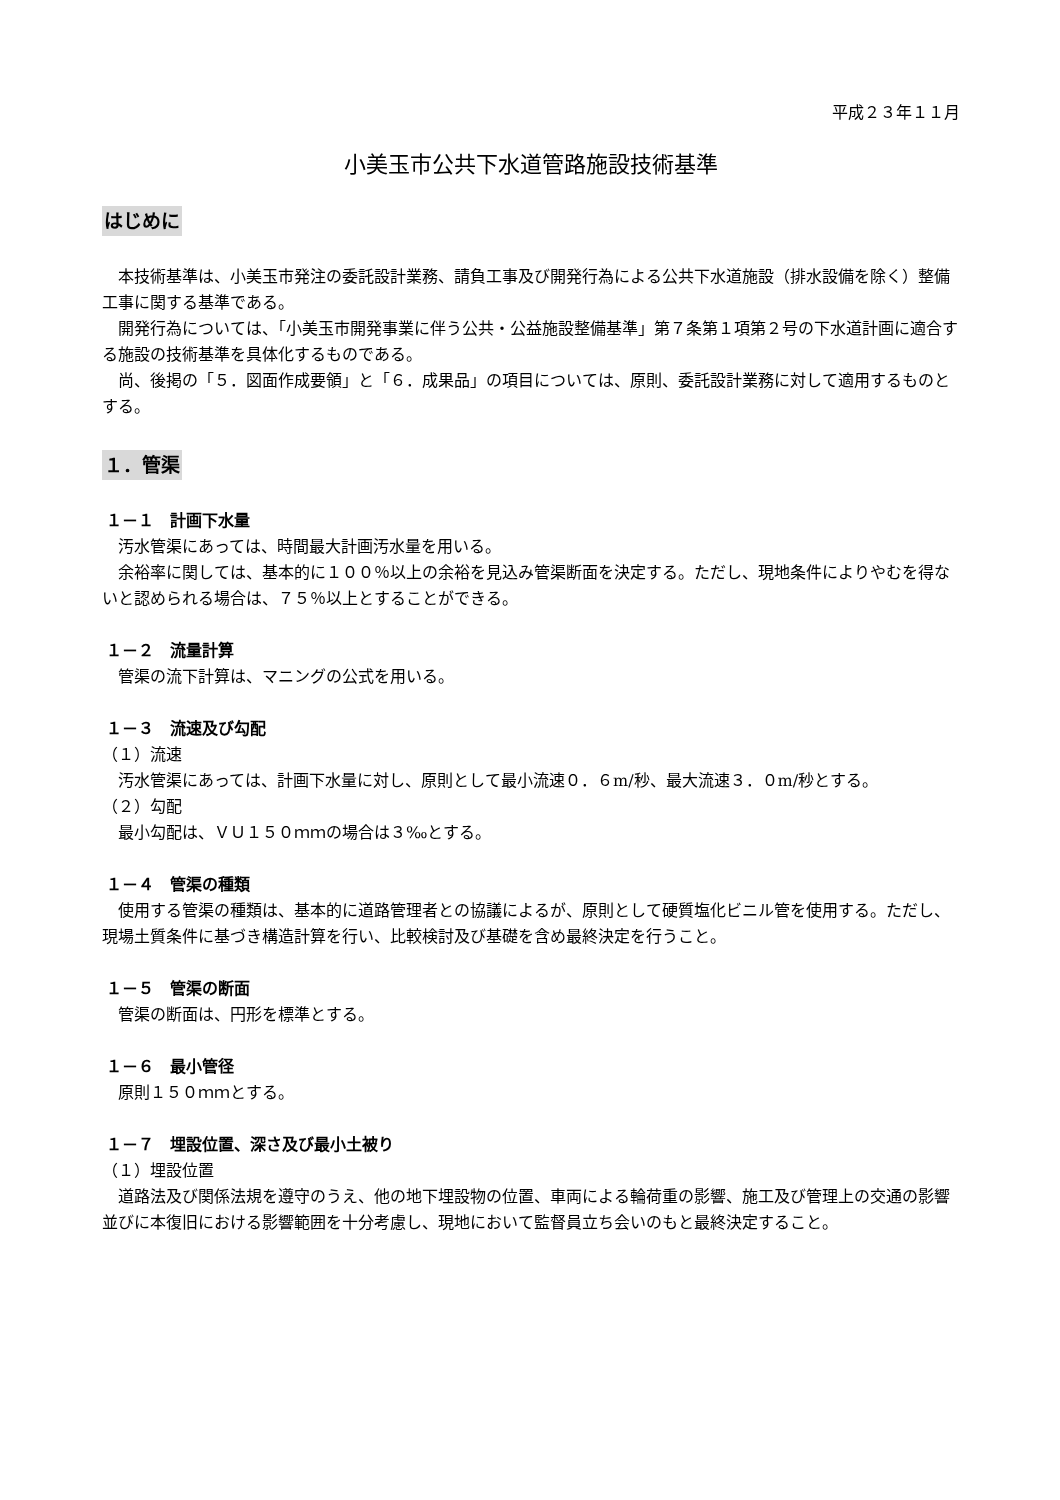平成２３年１１月
小美玉市公共下水道管路施設技術基準
はじめに
本技術基準は、小美玉市発注の委託設計業務、請負工事及び開発行為による公共下水道施設（排水設備を除く）整備工事に関する基準である。
開発行為については、「小美玉市開発事業に伴う公共・公益施設整備基準」第７条第１項第２号の下水道計画に適合する施設の技術基準を具体化するものである。
尚、後掲の「５．図面作成要領」と「６．成果品」の項目については、原則、委託設計業務に対して適用するものとする。
１．管渠
１－１　計画下水量
汚水管渠にあっては、時間最大計画汚水量を用いる。
余裕率に関しては、基本的に１００％以上の余裕を見込み管渠断面を決定する。ただし、現地条件によりやむを得ないと認められる場合は、７５％以上とすることができる。
１－２　流量計算
管渠の流下計算は、マニングの公式を用いる。
１－３　流速及び勾配
（１）流速
汚水管渠にあっては、計画下水量に対し、原則として最小流速０．６m/秒、最大流速３．０m/秒とする。
（２）勾配
最小勾配は、ＶＵ１５０ｍｍの場合は３‰とする。
１－４　管渠の種類
使用する管渠の種類は、基本的に道路管理者との協議によるが、原則として硬質塩化ビニル管を使用する。ただし、現場土質条件に基づき構造計算を行い、比較検討及び基礎を含め最終決定を行うこと。
１－５　管渠の断面
管渠の断面は、円形を標準とする。
１－６　最小管径
原則１５０ｍｍとする。
１－７　埋設位置、深さ及び最小土被り
（１）埋設位置
道路法及び関係法規を遵守のうえ、他の地下埋設物の位置、車両による輪荷重の影響、施工及び管理上の交通の影響並びに本復旧における影響範囲を十分考慮し、現地において監督員立ち会いのもと最終決定すること。